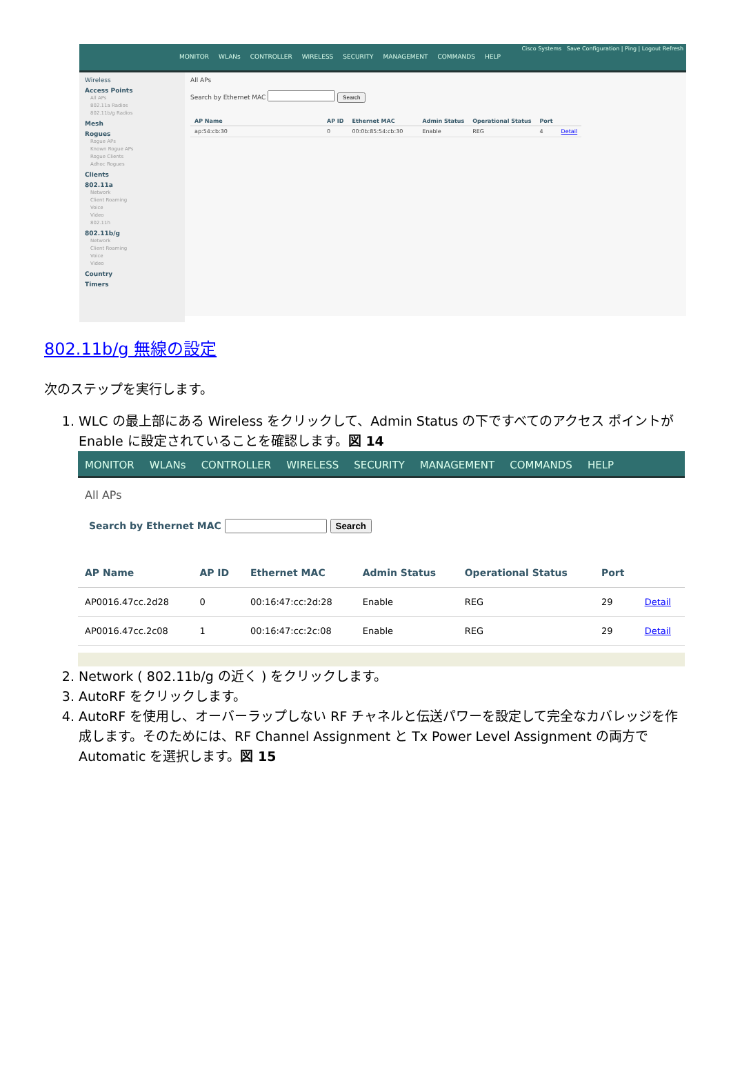Cisco Systems Save Configuration | Ping | Logout Refresh
MONITOR WLANs CONTROLLER WIRELESS SECURITY MANAGEMENT COMMANDS HELP
Wireless
Access Points
All APs
802.11a Radios
802.11b/g Radios
Mesh
Rogues
Rogue APs
Known Rogue APs
Rogue Clients
Adhoc Rogues
Clients
802.11a
Network
Client Roaming
Voice
Video
802.11h
802.11b/g
Network
Client Roaming
Voice
Video
Country
Timers
All APs
Search by Ethernet MAC Search
| AP Name | AP ID | Ethernet MAC | Admin Status | Operational Status | Port | |
| --- | --- | --- | --- | --- | --- | --- |
| ap:54:cb:30 | 0 | 00:0b:85:54:cb:30 | Enable | REG | 4 | Detail |
802.11b/g 無線の設定
次のステップを実行します。
1. WLC の最上部にある Wireless をクリックして、Admin Status の下ですべてのアクセス ポイントが Enable に設定されていることを確認します。図 14
MONITOR WLANs CONTROLLER WIRELESS SECURITY MANAGEMENT COMMANDS HELP
All APs
Search by Ethernet MAC Search
| AP Name | AP ID | Ethernet MAC | Admin Status | Operational Status | Port | |
| --- | --- | --- | --- | --- | --- | --- |
| AP0016.47cc.2d28 | 0 | 00:16:47:cc:2d:28 | Enable | REG | 29 | Detail |
| AP0016.47cc.2c08 | 1 | 00:16:47:cc:2c:08 | Enable | REG | 29 | Detail |
2. Network ( 802.11b/g の近く ) をクリックします。
3. AutoRF をクリックします。
4. AutoRF を使用し、オーバーラップしない RF チャネルと伝送パワーを設定して完全なカバレッジを作成します。そのためには、RF Channel Assignment と Tx Power Level Assignment の両方で Automatic を選択します。図 15